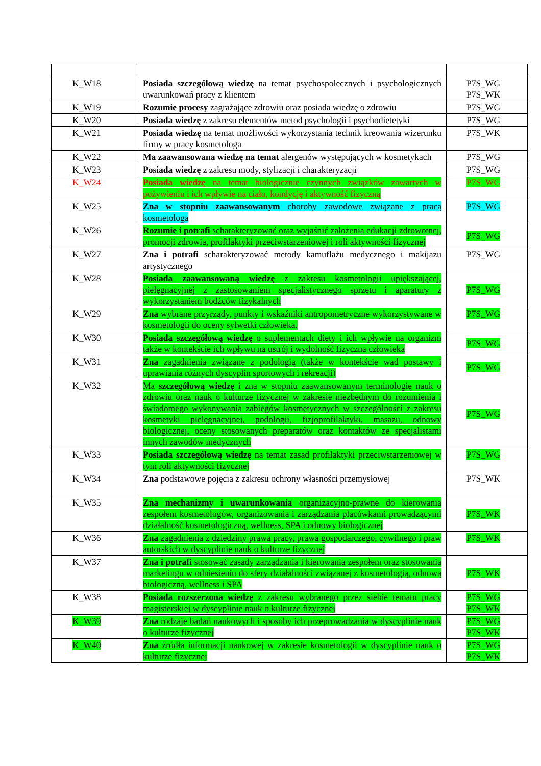| K_W18 | Posiada szczegółową wiedzę na temat psychospołecznych i psychologicznych uwarunkowań pracy z klientem | P7S_WG P7S_WK |
| K_W19 | Rozumie procesy zagrażające zdrowiu oraz posiada wiedzę o zdrowiu | P7S_WG |
| K_W20 | Posiada wiedzę z zakresu elementów metod psychologii i psychodietetyki | P7S_WG |
| K_W21 | Posiada wiedzę na temat możliwości wykorzystania technik kreowania wizerunku firmy w pracy kosmetologa | P7S_WK |
| K_W22 | Ma zaawansowana wiedzę na temat alergenów występujących w kosmetykach | P7S_WG |
| K_W23 | Posiada wiedzę z zakresu mody, stylizacji i charakteryzacji | P7S_WG |
| K_W24 | Posiada wiedzę na temat biologicznie czynnych związków zawartych w pożywieniu i ich wpływie na ciało, kondycję i aktywność fizyczną | P7S_WG |
| K_W25 | Zna w stopniu zaawansowanym choroby zawodowe związane z pracą kosmetologa | P7S_WG |
| K_W26 | Rozumie i potrafi scharakteryzować oraz wyjaśnić założenia edukacji zdrowotnej, promocji zdrowia, profilaktyki przeciwstarzeniowej i roli aktywności fizycznej | P7S_WG |
| K_W27 | Zna i potrafi scharakteryzować metody kamuflażu medycznego i makijażu artystycznego | P7S_WG |
| K_W28 | Posiada zaawansowaną wiedzę z zakresu kosmetologii upiększającej, pielęgnacyjnej z zastosowaniem specjalistycznego sprzętu i aparatury z wykorzystaniem bodźców fizykalnych | P7S_WG |
| K_W29 | Zna wybrane przyrządy, punkty i wskaźniki antropometryczne wykorzystywane w kosmetologii do oceny sylwetki człowieka. | P7S_WG |
| K_W30 | Posiada szczegółową wiedzę o suplementach diety i ich wpływie na organizm także w kontekście ich wpływu na ustrój i wydolność fizyczna człowieka | P7S_WG |
| K_W31 | Zna zagadnienia związane z podologią (także w kontekście wad postawy i uprawiania różnych dyscyplin sportowych i rekreacji) | P7S_WG |
| K_W32 | Ma szczegółową wiedzę i zna w stopniu zaawansowanym terminologię nauk o zdrowiu oraz nauk o kulturze fizycznej w zakresie niezbędnym do rozumienia i świadomego wykonywania zabiegów kosmetycznych w szczególności z zakresu kosmetyki pielęgnacyjnej, podologii, fizjoprofilaktyki, masażu, odnowy biologicznej, oceny stosowanych preparatów oraz kontaktów ze specjalistami innych zawodów medycznych | P7S_WG |
| K_W33 | Posiada szczegółową wiedzę na temat zasad profilaktyki przeciwstarzeniowej w tym roli aktywności fizycznej | P7S_WG |
| K_W34 | Zna podstawowe pojęcia z zakresu ochrony własności przemysłowej | P7S_WK |
| K_W35 | Zna mechanizmy i uwarunkowania organizacyjno-prawne do kierowania zespołem kosmetologów, organizowania i zarządzania placówkami prowadzącymi działalność kosmetologiczną, wellness, SPA i odnowy biologicznej | P7S_WK |
| K_W36 | Zna zagadnienia z dziedziny prawa pracy, prawa gospodarczego, cywilnego i praw autorskich w dyscyplinie nauk o kulturze fizycznej | P7S_WK |
| K_W37 | Zna i potrafi stosować zasady zarządzania i kierowania zespołem oraz stosowania marketingu w odniesieniu do sfery działalności związanej z kosmetologią, odnową biologiczną, wellness i SPA | P7S_WK |
| K_W38 | Posiada rozszerzona wiedzę z zakresu wybranego przez siebie tematu pracy magisterskiej w dyscyplinie nauk o kulturze fizycznej | P7S_WG P7S_WK |
| K_W39 | Zna rodzaje badań naukowych i sposoby ich przeprowadzania w dyscyplinie nauk o kulturze fizycznej | P7S_WG P7S_WK |
| K_W40 | Zna źródła informacji naukowej w zakresie kosmetologii w dyscyplinie nauk o kulturze fizycznej | P7S_WG P7S_WK |